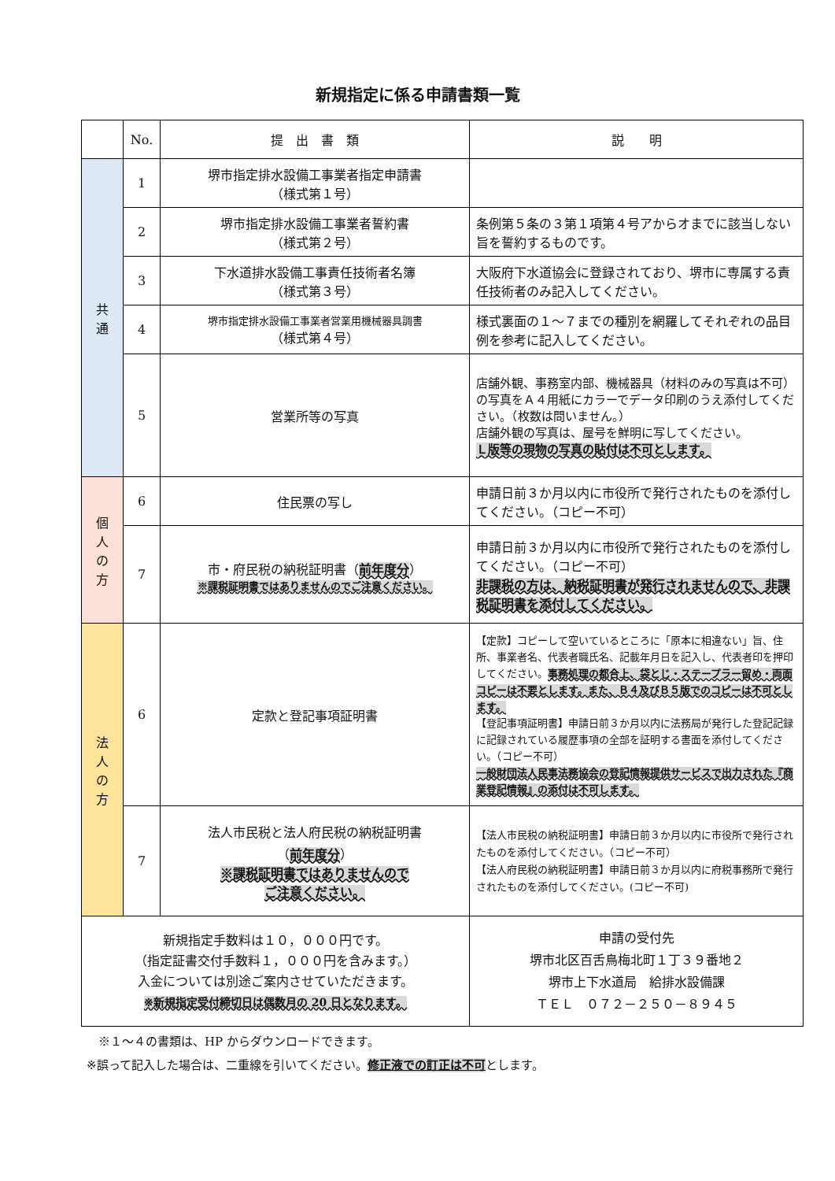新規指定に係る申請書類一覧
| | No. | 提 出 書 類 | 説 明 |
| --- | --- | --- | --- |
| 共 通 | 1 | 堺市指定排水設備工事業者指定申請書 （様式第１号） | |
| | 2 | 堺市指定排水設備工事業者誓約書 （様式第２号） | 条例第５条の３第１項第４号アからオまでに該当しない旨を誓約するものです。 |
| | 3 | 下水道排水設備工事責任技術者名簿 （様式第３号） | 大阪府下水道協会に登録されており、堺市に専属する責任技術者のみ記入してください。 |
| | 4 | 堺市指定排水設備工事業者営業用機械器具調書 （様式第４号） | 様式裏面の１～７までの種別を網羅してそれぞれの品目例を参考に記入してください。 |
| | 5 | 営業所等の写真 | 店舗外観、事務室内部、機械器具（材料のみの写真は不可）の写真をＡ４用紙にカラーでデータ印刷のうえ添付してください。（枚数は問いません。） 店舗外観の写真は、屋号を鮮明に写してください。 Ｌ版等の現物の写真の貼付は不可とします。 |
| 個 人 の 方 | 6 | 住民票の写し | 申請日前３か月以内に市役所で発行されたものを添付してください。（コピー不可） |
| | 7 | 市・府民税の納税証明書（ 前年度分 ） ※課税証明書ではありませんのでご注意ください。 | 申請日前３か月以内に市役所で発行されたものを添付してください。（コピー不可） 非課税の方は、納税証明書が発行されませんので、非課税証明書を添付してください。 |
| 法 人 の 方 | 6 | 定款と登記事項証明書 | 【定款】コピーして空いているところに「原本に相違ない」旨、住所、事業者名、代表者職氏名、記載年月日を記入し、代表者印を押印してください。 事務処理の都合上、袋とじ・ステープラー留め・両面コピーは不要とします。また、Ｂ４及びＢ５版でのコピーは不可とします。 【登記事項証明書】申請日前３か月以内に法務局が発行した登記記録に記録されている履歴事項の全部を証明する書面を添付してください。（コピー不可） 一般財団法人民事法務協会の登記情報提供サービスで出力された『商業登記情報』の添付は不可します。 |
| | 7 | 法人市民税と法人府民税の納税証明書 （ 前年度分 ） ※課税証明書ではありませんので ご注意ください。 | 【法人市民税の納税証明書】申請日前３か月以内に市役所で発行されたものを添付してください。（コピー不可） 【法人府民税の納税証明書】申請日前３か月以内に府税事務所で発行されたものを添付してください。(コピー不可) |
| 新規指定手数料は１０，０００円です。 （指定証書交付手数料１，０００円を含みます。） 入金については別途ご案内させていただきます。 ※新規指定受付締切日は偶数月の 20 日となります。 | | | 申請の受付先 堺市北区百舌鳥梅北町１丁３９番地２ 堺市上下水道局 給排水設備課 ＴＥＬ ０７２－２５０－８９４５ |
　※１～４の書類は、HP からダウンロードできます。
※誤って記入した場合は、二重線を引いてください。修正液での訂正は不可とします。